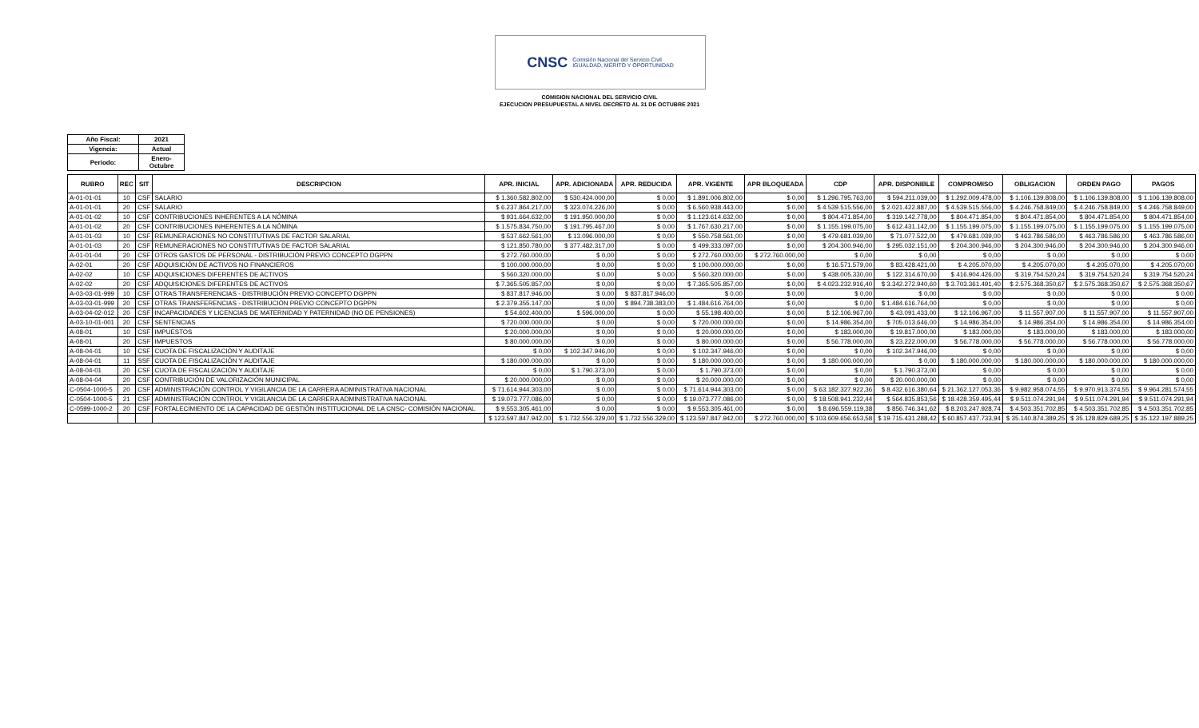CNSC Comisión Nacional del Servicio Civil
IGUALDAD, MÉRITO Y OPORTUNIDAD
COMISION NACIONAL DEL SERVICIO CIVIL
EJECUCION PRESUPUESTAL A NIVEL DECRETO AL 31 DE OCTUBRE 2021
| Año Fiscal: | 2021 |
| Vigencia: | Actual |
| Periodo: | Enero-Octubre |
| RUBRO | REC | SIT | DESCRIPCION | APR. INICIAL | APR. ADICIONADA | APR. REDUCIDA | APR. VIGENTE | APR BLOQUEADA | CDP | APR. DISPONIBLE | COMPROMISO | OBLIGACION | ORDEN PAGO | PAGOS |
| --- | --- | --- | --- | --- | --- | --- | --- | --- | --- | --- | --- | --- | --- | --- |
| A-01-01-01 | 10 | CSF | SALARIO | $ 1.360.582.802,00 | $ 530.424.000,00 | $ 0,00 | $ 1.891.006.802,00 | $ 0,00 | $ 1.296.795.763,00 | $ 594.211.039,00 | $ 1.292.009.478,00 | $ 1.106.139.808,00 | $ 1.106.139.808,00 | $ 1.106.139.808,00 |
| A-01-01-01 | 20 | CSF | SALARIO | $ 6.237.864.217,00 | $ 323.074.226,00 | $ 0,00 | $ 6.560.938.443,00 | $ 0,00 | $ 4.539.515.556,00 | $ 2.021.422.887,00 | $ 4.539.515.556,00 | $ 4.246.758.849,00 | $ 4.246.758.849,00 | $ 4.246.758.849,00 |
| A-01-01-02 | 10 | CSF | CONTRIBUCIONES INHERENTES A LA NÓMINA | $ 931.664.632,00 | $ 191.950.000,00 | $ 0,00 | $ 1.123.614.632,00 | $ 0,00 | $ 804.471.854,00 | $ 319.142.778,00 | $ 804.471.854,00 | $ 804.471.854,00 | $ 804.471.854,00 | $ 804.471.854,00 |
| A-01-01-02 | 20 | CSF | CONTRIBUCIONES INHERENTES A LA NÓMINA | $ 1.575.834.750,00 | $ 191.795.467,00 | $ 0,00 | $ 1.767.630.217,00 | $ 0,00 | $ 1.155.199.075,00 | $ 612.431.142,00 | $ 1.155.199.075,00 | $ 1.155.199.075,00 | $ 1.155.199.075,00 | $ 1.155.199.075,00 |
| A-01-01-03 | 10 | CSF | REMUNERACIONES NO CONSTITUTIVAS DE FACTOR SALARIAL | $ 537.662.561,00 | $ 13.096.000,00 | $ 0,00 | $ 550.758.561,00 | $ 0,00 | $ 479.681.039,00 | $ 71.077.522,00 | $ 479.681.039,00 | $ 463.786.586,00 | $ 463.786.586,00 | $ 463.786.586,00 |
| A-01-01-03 | 20 | CSF | REMUNERACIONES NO CONSTITUTIVAS DE FACTOR SALARIAL | $ 121.850.780,00 | $ 377.482.317,00 | $ 0,00 | $ 499.333.097,00 | $ 0,00 | $ 204.300.946,00 | $ 295.032.151,00 | $ 204.300.946,00 | $ 204.300.946,00 | $ 204.300.946,00 | $ 204.300.946,00 |
| A-01-01-04 | 20 | CSF | OTROS GASTOS DE PERSONAL - DISTRIBUCIÓN PREVIO CONCEPTO DGPPN | $ 272.760.000,00 | $ 0,00 | $ 0,00 | $ 272.760.000,00 | $ 272.760.000,00 | $ 0,00 | $ 0,00 | $ 0,00 | $ 0,00 | $ 0,00 | $ 0,00 |
| A-02-01 | 20 | CSF | ADQUISICIÓN DE ACTIVOS NO FINANCIEROS | $ 100.000.000,00 | $ 0,00 | $ 0,00 | $ 100.000.000,00 | $ 0,00 | $ 16.571.579,00 | $ 83.428.421,00 | $ 4.205.070,00 | $ 4.205.070,00 | $ 4.205.070,00 | $ 4.205.070,00 |
| A-02-02 | 10 | CSF | ADQUISICIONES DIFERENTES DE ACTIVOS | $ 560.320.000,00 | $ 0,00 | $ 0,00 | $ 560.320.000,00 | $ 0,00 | $ 438.005.330,00 | $ 122.314.670,00 | $ 416.904.426,00 | $ 319.754.520,24 | $ 319.754.520,24 | $ 319.754.520,24 |
| A-02-02 | 20 | CSF | ADQUISICIONES DIFERENTES DE ACTIVOS | $ 7.365.505.857,00 | $ 0,00 | $ 0,00 | $ 7.365.505.857,00 | $ 0,00 | $ 4.023.232.916,40 | $ 3.342.272.940,60 | $ 3.703.361.491,40 | $ 2.575.368.350,67 | $ 2.575.368.350,67 | $ 2.575.368.350,67 |
| A-03-03-01-999 | 10 | CSF | OTRAS TRANSFERENCIAS - DISTRIBUCIÓN PREVIO CONCEPTO DGPPN | $ 837.817.946,00 | $ 0,00 | $ 837.817.946,00 | $ 0,00 | $ 0,00 | $ 0,00 | $ 0,00 | $ 0,00 | $ 0,00 | $ 0,00 | $ 0,00 |
| A-03-03-01-999 | 20 | CSF | OTRAS TRANSFERENCIAS - DISTRIBUCIÓN PREVIO CONCEPTO DGPPN | $ 2.379.355.147,00 | $ 0,00 | $ 894.738.383,00 | $ 1.484.616.764,00 | $ 0,00 | $ 0,00 | $ 1.484.616.764,00 | $ 0,00 | $ 0,00 | $ 0,00 | $ 0,00 |
| A-03-04-02-012 | 20 | CSF | INCAPACIDADES Y LICENCIAS DE MATERNIDAD Y PATERNIDAD (NO DE PENSIONES) | $ 54.602.400,00 | $ 596.000,00 | $ 0,00 | $ 55.198.400,00 | $ 0,00 | $ 12.106.967,00 | $ 43.091.433,00 | $ 12.106.967,00 | $ 11.557.907,00 | $ 11.557.907,00 | $ 11.557.907,00 |
| A-03-10-01-001 | 20 | CSF | SENTENCIAS | $ 720.000.000,00 | $ 0,00 | $ 0,00 | $ 720.000.000,00 | $ 0,00 | $ 14.986.354,00 | $ 705.013.646,00 | $ 14.986.354,00 | $ 14.986.354,00 | $ 14.986.354,00 | $ 14.986.354,00 |
| A-08-01 | 10 | CSF | IMPUESTOS | $ 20.000.000,00 | $ 0,00 | $ 0,00 | $ 20.000.000,00 | $ 0,00 | $ 183.000,00 | $ 19.817.000,00 | $ 183.000,00 | $ 183.000,00 | $ 183.000,00 | $ 183.000,00 |
| A-08-01 | 20 | CSF | IMPUESTOS | $ 80.000.000,00 | $ 0,00 | $ 0,00 | $ 80.000.000,00 | $ 0,00 | $ 56.778.000,00 | $ 23.222.000,00 | $ 56.778.000,00 | $ 56.778.000,00 | $ 56.778.000,00 | $ 56.778.000,00 |
| A-08-04-01 | 10 | CSF | CUOTA DE FISCALIZACIÓN Y AUDITAJE | $ 0,00 | $ 102.347.946,00 | $ 0,00 | $ 102.347.946,00 | $ 0,00 | $ 0,00 | $ 102.347.946,00 | $ 0,00 | $ 0,00 | $ 0,00 | $ 0,00 |
| A-08-04-01 | 11 | SSF | CUOTA DE FISCALIZACIÓN Y AUDITAJE | $ 180.000.000,00 | $ 0,00 | $ 0,00 | $ 180.000.000,00 | $ 0,00 | $ 180.000.000,00 | $ 0,00 | $ 180.000.000,00 | $ 180.000.000,00 | $ 180.000.000,00 | $ 180.000.000,00 |
| A-08-04-01 | 20 | CSF | CUOTA DE FISCALIZACIÓN Y AUDITAJE | $ 0,00 | $ 1.790.373,00 | $ 0,00 | $ 1.790.373,00 | $ 0,00 | $ 0,00 | $ 1.790.373,00 | $ 0,00 | $ 0,00 | $ 0,00 | $ 0,00 |
| A-08-04-04 | 20 | CSF | CONTRIBUCIÓN DE VALORIZACIÓN MUNICIPAL | $ 20.000.000,00 | $ 0,00 | $ 0,00 | $ 20.000.000,00 | $ 0,00 | $ 0,00 | $ 20.000.000,00 | $ 0,00 | $ 0,00 | $ 0,00 | $ 0,00 |
| C-0504-1000-5 | 20 | CSF | ADMINISTRACIÓN CONTROL Y VIGILANCIA DE LA CARRERA ADMINISTRATIVA NACIONAL | $ 71.614.944.303,00 | $ 0,00 | $ 0,00 | $ 71.614.944.303,00 | $ 0,00 | $ 63.182.327.922,36 | $ 8.432.616.380,64 | $ 21.362.127.053,36 | $ 9.982.958.074,55 | $ 9.970.913.374,55 | $ 9.964.281.574,55 |
| C-0504-1000-5 | 21 | CSF | ADMINISTRACIÓN CONTROL Y VIGILANCIA DE LA CARRERA ADMINISTRATIVA NACIONAL | $ 19.073.777.086,00 | $ 0,00 | $ 0,00 | $ 19.073.777.086,00 | $ 0,00 | $ 18.508.941.232,44 | $ 564.835.853,56 | $ 18.428.359.495,44 | $ 9.511.074.291,94 | $ 9.511.074.291,94 | $ 9.511.074.291,94 |
| C-0599-1000-2 | 20 | CSF | FORTALECIMIENTO DE LA CAPACIDAD DE GESTIÓN INSTITUCIONAL DE LA CNSC- COMISIÓN NACIONAL | $ 9.553.305.461,00 | $ 0,00 | $ 0,00 | $ 9.553.305.461,00 | $ 0,00 | $ 8.696.559.119,38 | $ 856.746.341,62 | $ 8.203.247.928,74 | $ 4.503.351.702,85 | $ 4.503.351.702,85 | $ 4.503.351.702,85 |
| | | | | $ 123.597.847.942,00 | $ 1.732.556.329,00 | $ 1.732.556.329,00 | $ 123.597.847.942,00 | $ 272.760.000,00 | $ 103.609.656.653,58 | $ 19.715.431.288,42 | $ 60.857.437.733,94 | $ 35.140.874.389,25 | $ 35.128.829.689,25 | $ 35.122.197.889,25 |